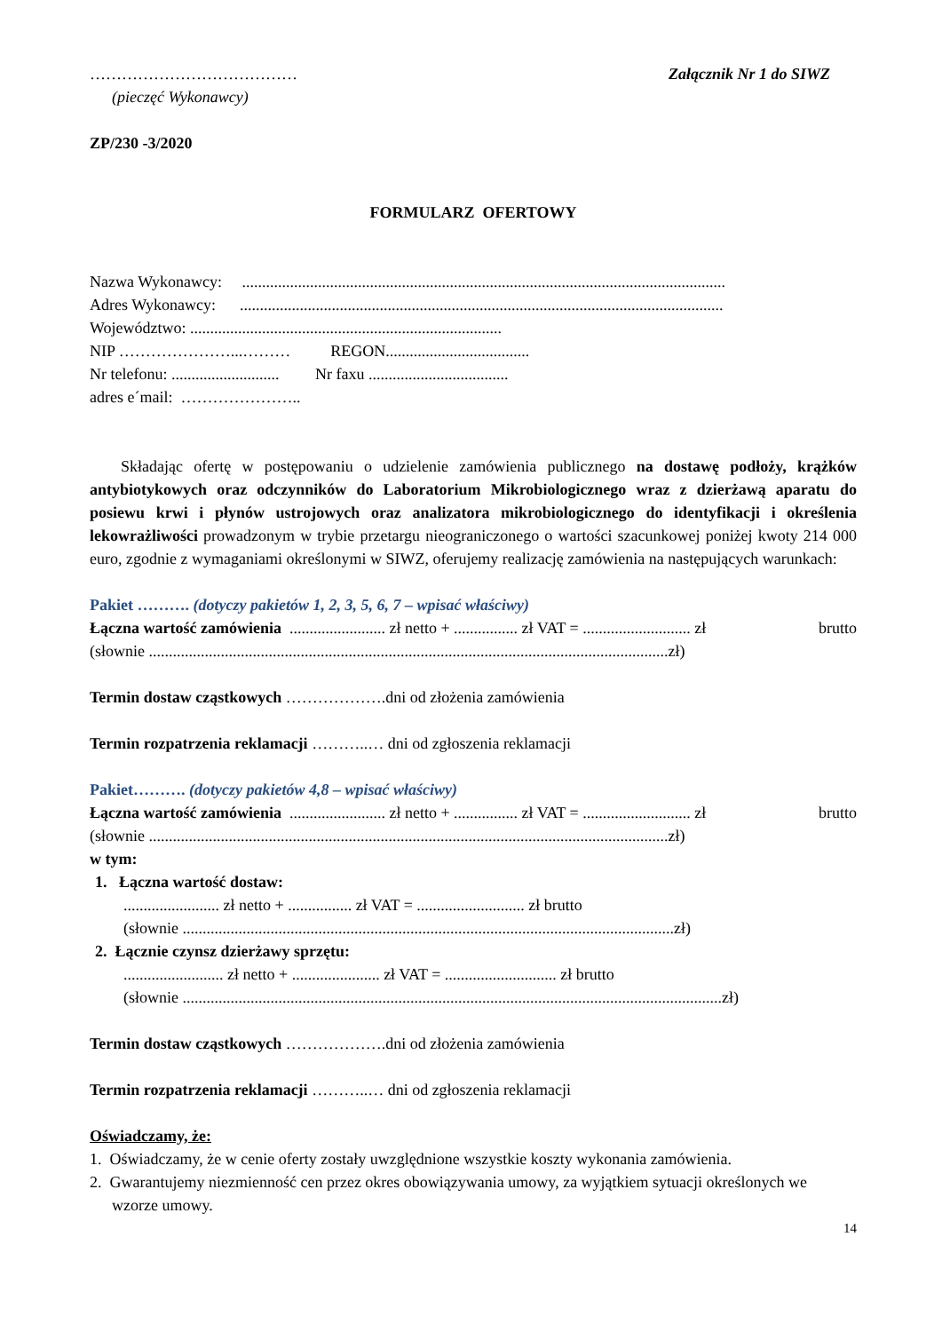………………………………… Załącznik Nr 1 do SIWZ
(pieczęć Wykonawcy)
ZP/230 -3/2020
FORMULARZ OFERTOWY
Nazwa Wykonawcy: .........................................................................................................................
Adres Wykonawcy: .........................................................................................................................
Województwo: ..............................................................................
NIP …………………...……… REGON....................................
Nr telefonu: ........................... Nr faxu ...................................
adres e´mail: …………………..
Składając ofertę w postępowaniu o udzielenie zamówienia publicznego na dostawę podłoży, krążków antybiotykowych oraz odczynników do Laboratorium Mikrobiologicznego wraz z dzierżawą aparatu do posiewu krwi i płynów ustrojowych oraz analizatora mikrobiologicznego do identyfikacji i określenia lekowrażliwości prowadzonym w trybie przetargu nieograniczonego o wartości szacunkowej poniżej kwoty 214 000 euro, zgodnie z wymaganiami określonymi w SIWZ, oferujemy realizację zamówienia na następujących warunkach:
Pakiet ………. (dotyczy pakietów 1, 2, 3, 5, 6, 7 – wpisać właściwy)
Łączna wartość zamówienia ........................ zł netto + ................ zł VAT = ........................... zł brutto
(słownie ..................................................................................................................................zł)
Termin dostaw cząstkowych ……………….dni od złożenia zamówienia
Termin rozpatrzenia reklamacji ………..… dni od zgłoszenia reklamacji
Pakiet………. (dotyczy pakietów 4,8 – wpisać właściwy)
Łączna wartość zamówienia ........................ zł netto + ................ zł VAT = ........................... zł brutto
(słownie ..................................................................................................................................zł)
w tym:
1. Łączna wartość dostaw:
........................ zł netto + ................ zł VAT = ........................... zł brutto
(słownie ...........................................................................................................................zł)
2. Łącznie czynsz dzierżawy sprzętu:
......................... zł netto + ...................... zł VAT = ............................ zł brutto
(słownie .......................................................................................................................................zł)
Termin dostaw cząstkowych ……………….dni od złożenia zamówienia
Termin rozpatrzenia reklamacji ………..… dni od zgłoszenia reklamacji
Oświadczamy, że:
1. Oświadczamy, że w cenie oferty zostały uwzględnione wszystkie koszty wykonania zamówienia.
2. Gwarantujemy niezmienność cen przez okres obowiązywania umowy, za wyjątkiem sytuacji określonych we wzorze umowy.
14